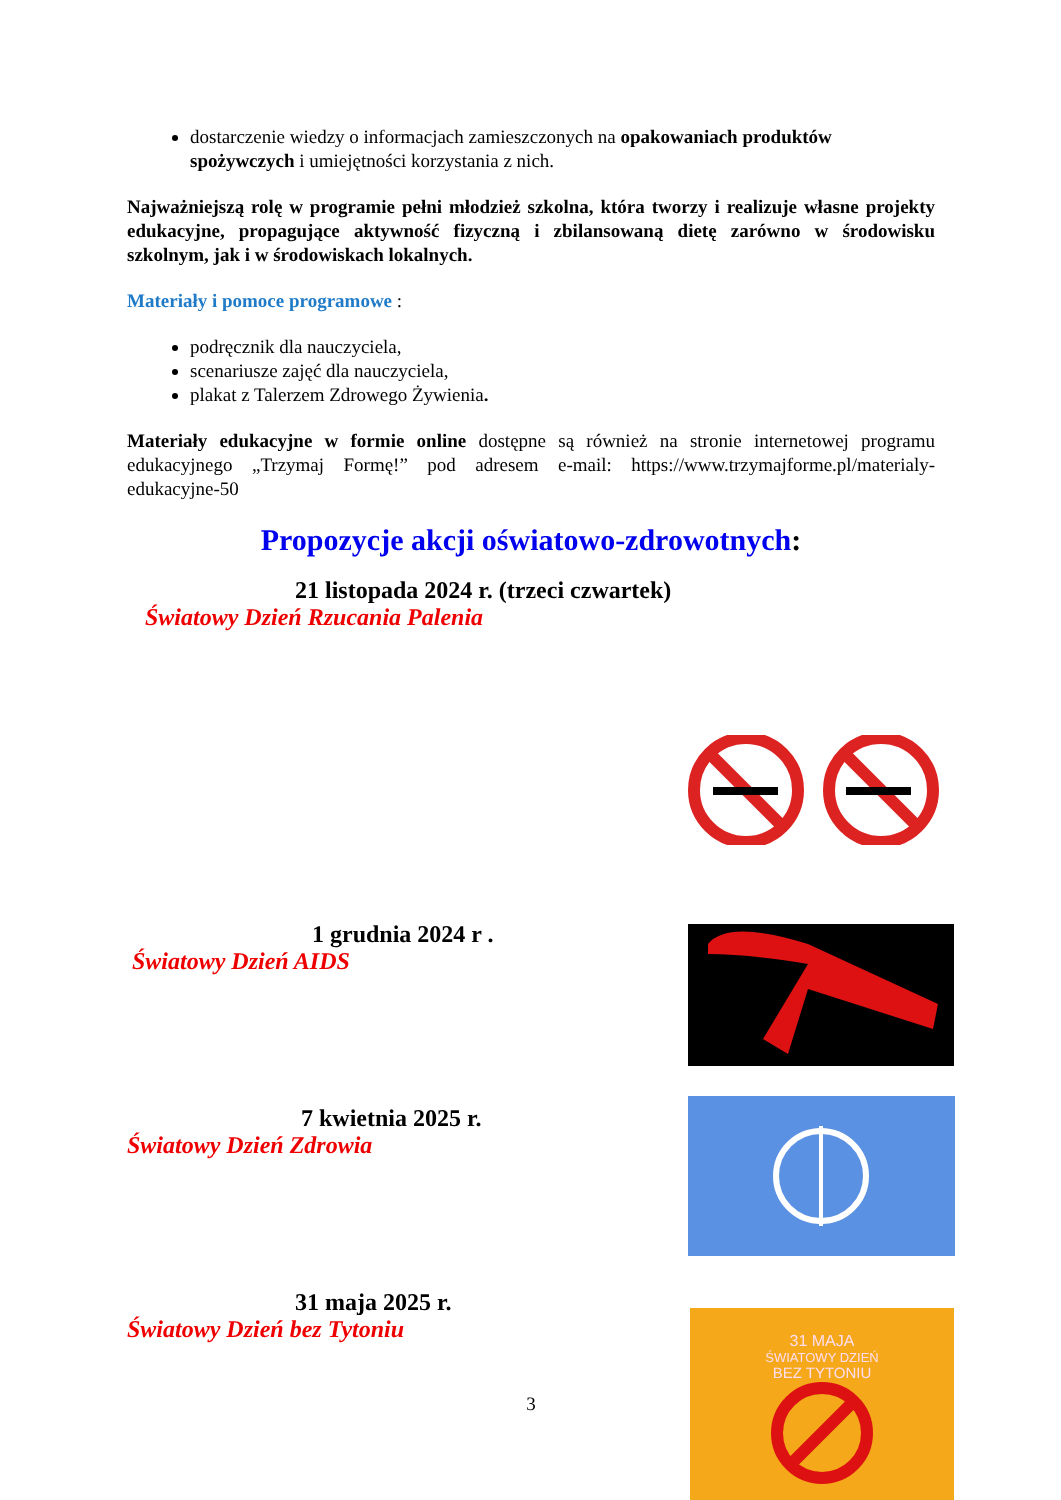dostarczenie wiedzy o informacjach zamieszczonych na opakowaniach produktów spożywczych i umiejętności korzystania z nich.
Najważniejszą rolę w programie pełni młodzież szkolna, która tworzy i realizuje własne projekty edukacyjne, propagujące aktywność fizyczną i zbilansowaną dietę zarówno w środowisku szkolnym, jak i w środowiskach lokalnych.
Materiały i pomoce programowe :
podręcznik dla nauczyciela,
scenariusze zajęć dla nauczyciela,
plakat z Talerzem Zdrowego Żywienia.
Materiały edukacyjne w formie online dostępne są również na stronie internetowej programu edukacyjnego „Trzymaj Formę!” pod adresem e-mail: https://www.trzymajforme.pl/materialy-edukacyjne-50
Propozycje akcji oświatowo-zdrowotnych:
21 listopada 2024 r. (trzeci czwartek)
Światowy Dzień Rzucania Palenia
1 grudnia 2024 r .
Światowy Dzień AIDS
7 kwietnia 2025 r.
Światowy Dzień Zdrowia
31 maja 2025 r.
Światowy Dzień bez Tytoniu
3
31 MAJA
ŚWIATOWY DZIEŃ
BEZ TYTONIU